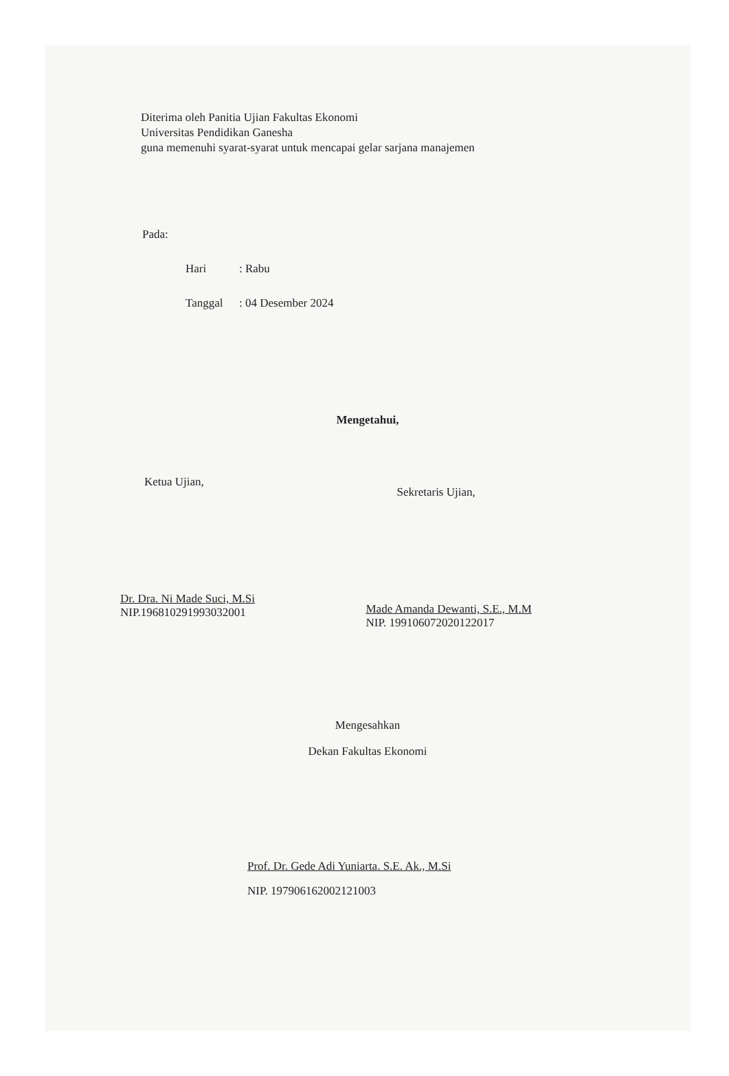Diterima oleh Panitia Ujian Fakultas Ekonomi
Universitas Pendidikan Ganesha
guna memenuhi syarat-syarat untuk mencapai gelar sarjana manajemen
Pada:
Hari: Rabu
Tanggal: 04 Desember 2024
Mengetahui,
Ketua Ujian,
Dr. Dra. Ni Made Suci, M.Si
NIP.196810291993032001
Sekretaris Ujian,
Made Amanda Dewanti, S.E., M.M
NIP. 199106072020122017
Mengesahkan
Dekan Fakultas Ekonomi
Prof. Dr. Gede Adi Yuniarta. S.E. Ak., M.Si
NIP. 197906162002121003